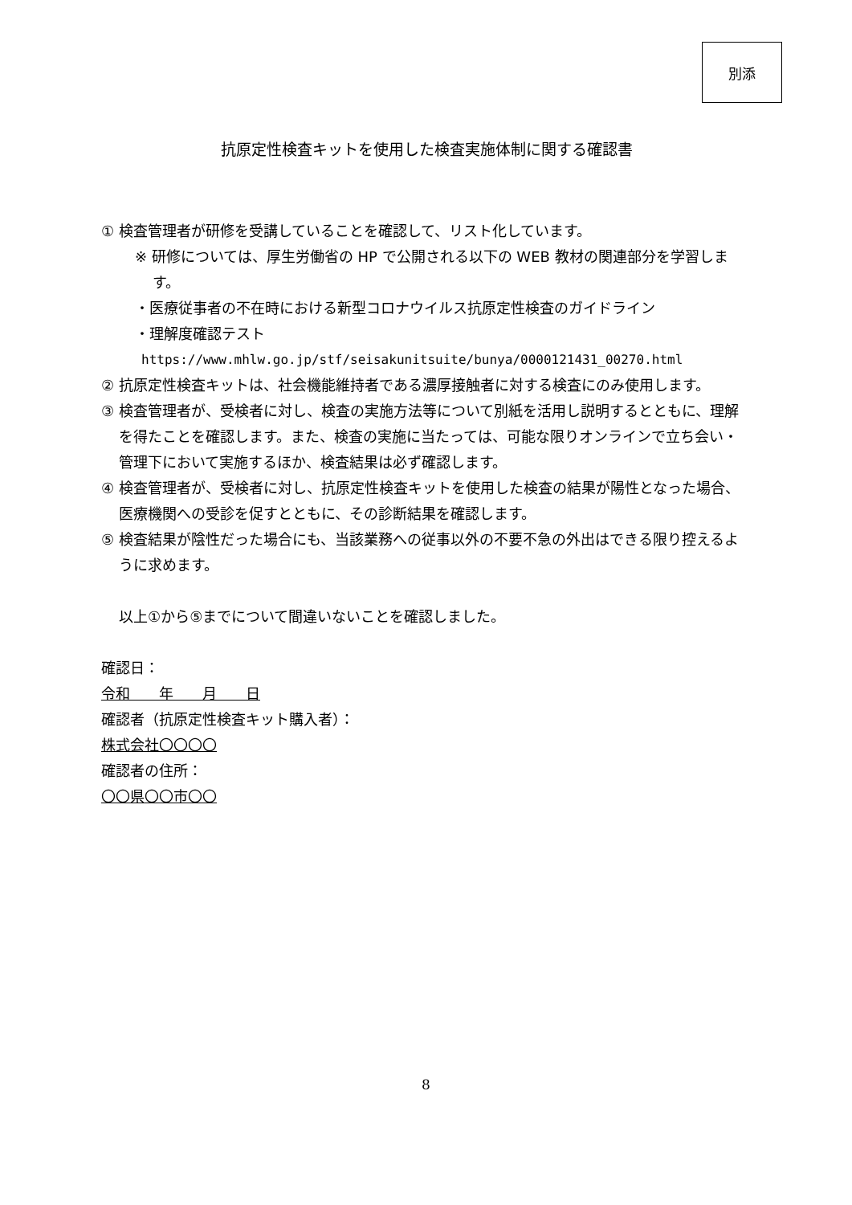別添
抗原定性検査キットを使用した検査実施体制に関する確認書
① 検査管理者が研修を受講していることを確認して、リスト化しています。
※ 研修については、厚生労働省の HP で公開される以下の WEB 教材の関連部分を学習します。
・医療従事者の不在時における新型コロナウイルス抗原定性検査のガイドライン
・理解度確認テスト
https://www.mhlw.go.jp/stf/seisakunitsuite/bunya/0000121431_00270.html
② 抗原定性検査キットは、社会機能維持者である濃厚接触者に対する検査にのみ使用します。
③ 検査管理者が、受検者に対し、検査の実施方法等について別紙を活用し説明するとともに、理解を得たことを確認します。また、検査の実施に当たっては、可能な限りオンラインで立ち会い・管理下において実施するほか、検査結果は必ず確認します。
④ 検査管理者が、受検者に対し、抗原定性検査キットを使用した検査の結果が陽性となった場合、医療機関への受診を促すとともに、その診断結果を確認します。
⑤ 検査結果が陰性だった場合にも、当該業務への従事以外の不要不急の外出はできる限り控えるように求めます。
以上①から⑤までについて間違いないことを確認しました。
確認日：
令和　　年　　月　　日
確認者（抗原定性検査キット購入者）：
株式会社〇〇〇〇
確認者の住所：
〇〇県〇〇市〇〇
8